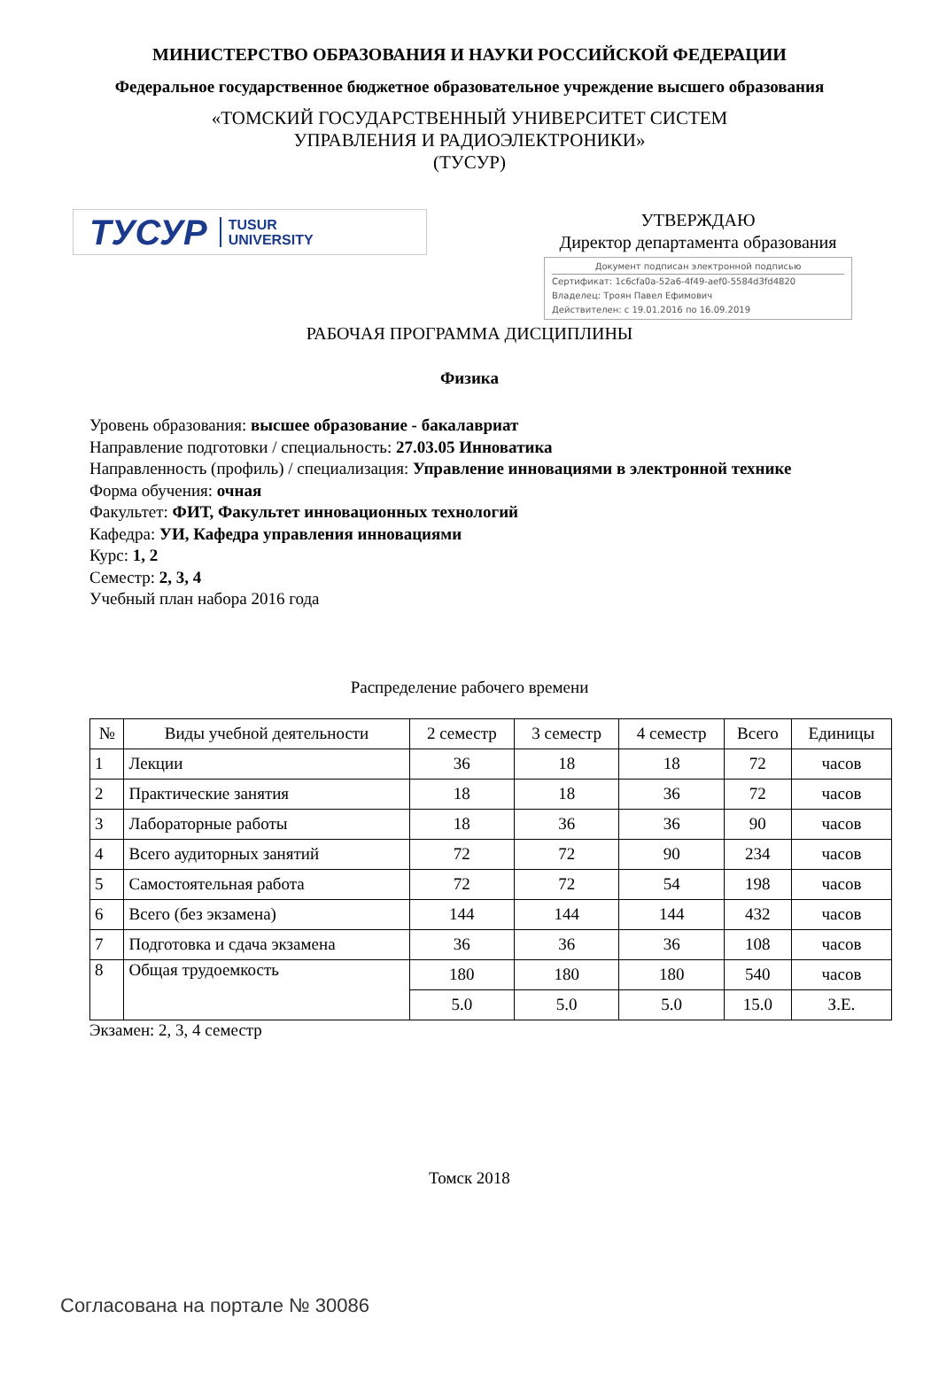МИНИСТЕРСТВО ОБРАЗОВАНИЯ И НАУКИ РОССИЙСКОЙ ФЕДЕРАЦИИ
Федеральное государственное бюджетное образовательное учреждение высшего образования
«ТОМСКИЙ ГОСУДАРСТВЕННЫЙ УНИВЕРСИТЕТ СИСТЕМ
УПРАВЛЕНИЯ И РАДИОЭЛЕКТРОНИКИ»
(ТУСУР)
ТУСУР TUSUR
UNIVERSITY
УТВЕРЖДАЮ
Директор департамента образования
Документ подписан электронной подписью
Сертификат: 1c6cfa0a-52a6-4f49-aef0-5584d3fd4820
Владелец: Троян Павел Ефимович
Действителен: с 19.01.2016 по 16.09.2019
РАБОЧАЯ ПРОГРАММА ДИСЦИПЛИНЫ
Физика
Уровень образования: высшее образование - бакалавриат
Направление подготовки / специальность: 27.03.05 Инноватика
Направленность (профиль) / специализация: Управление инновациями в электронной технике
Форма обучения: очная
Факультет: ФИТ, Факультет инновационных технологий
Кафедра: УИ, Кафедра управления инновациями
Курс: 1, 2
Семестр: 2, 3, 4
Учебный план набора 2016 года
Распределение рабочего времени
| № | Виды учебной деятельности | 2 семестр | 3 семестр | 4 семестр | Всего | Единицы |
| --- | --- | --- | --- | --- | --- | --- |
| 1 | Лекции | 36 | 18 | 18 | 72 | часов |
| 2 | Практические занятия | 18 | 18 | 36 | 72 | часов |
| 3 | Лабораторные работы | 18 | 36 | 36 | 90 | часов |
| 4 | Всего аудиторных занятий | 72 | 72 | 90 | 234 | часов |
| 5 | Самостоятельная работа | 72 | 72 | 54 | 198 | часов |
| 6 | Всего (без экзамена) | 144 | 144 | 144 | 432 | часов |
| 7 | Подготовка и сдача экзамена | 36 | 36 | 36 | 108 | часов |
| 8 | Общая трудоемкость | 180 | 180 | 180 | 540 | часов |
| | | 5.0 | 5.0 | 5.0 | 15.0 | З.Е. |
Экзамен: 2, 3, 4 семестр
Томск 2018
Согласована на портале № 30086